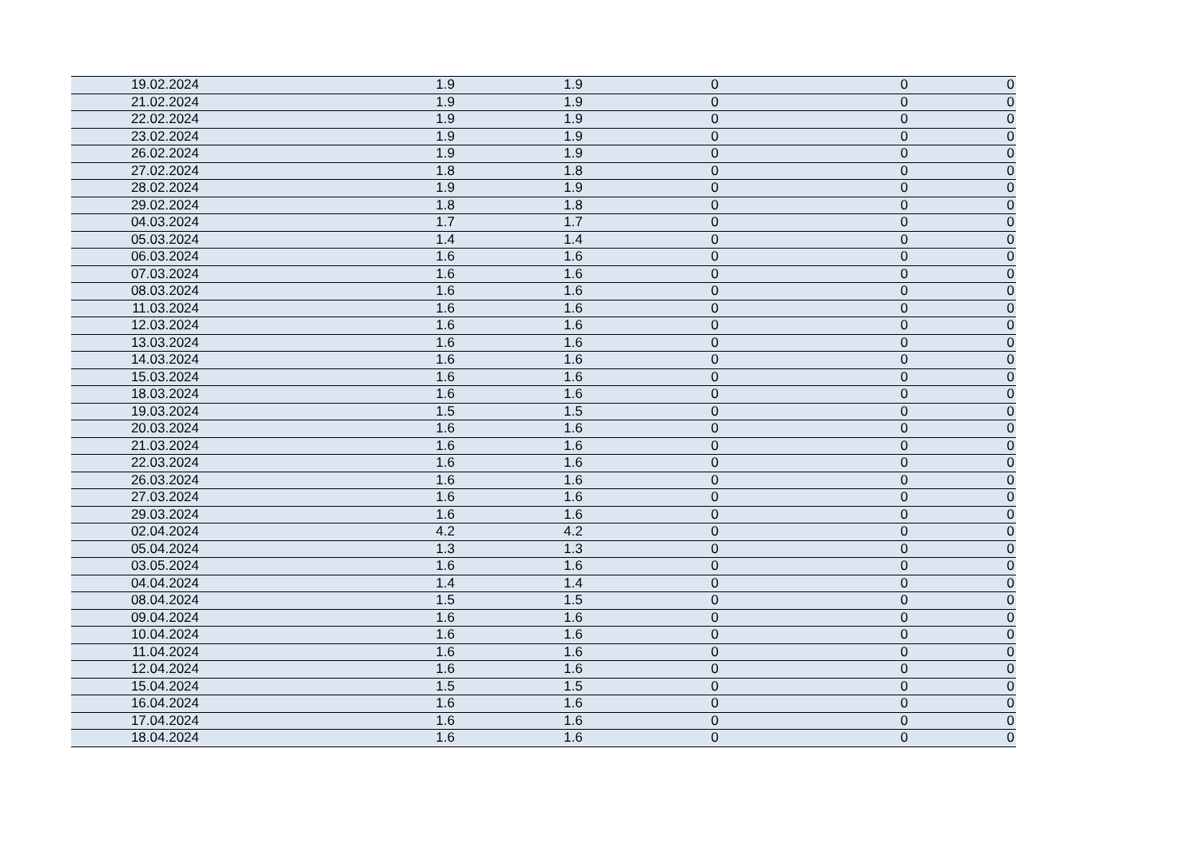| 19.02.2024 | 1.9 | 1.9 | 0 | 0 | 0 |
| 21.02.2024 | 1.9 | 1.9 | 0 | 0 | 0 |
| 22.02.2024 | 1.9 | 1.9 | 0 | 0 | 0 |
| 23.02.2024 | 1.9 | 1.9 | 0 | 0 | 0 |
| 26.02.2024 | 1.9 | 1.9 | 0 | 0 | 0 |
| 27.02.2024 | 1.8 | 1.8 | 0 | 0 | 0 |
| 28.02.2024 | 1.9 | 1.9 | 0 | 0 | 0 |
| 29.02.2024 | 1.8 | 1.8 | 0 | 0 | 0 |
| 04.03.2024 | 1.7 | 1.7 | 0 | 0 | 0 |
| 05.03.2024 | 1.4 | 1.4 | 0 | 0 | 0 |
| 06.03.2024 | 1.6 | 1.6 | 0 | 0 | 0 |
| 07.03.2024 | 1.6 | 1.6 | 0 | 0 | 0 |
| 08.03.2024 | 1.6 | 1.6 | 0 | 0 | 0 |
| 11.03.2024 | 1.6 | 1.6 | 0 | 0 | 0 |
| 12.03.2024 | 1.6 | 1.6 | 0 | 0 | 0 |
| 13.03.2024 | 1.6 | 1.6 | 0 | 0 | 0 |
| 14.03.2024 | 1.6 | 1.6 | 0 | 0 | 0 |
| 15.03.2024 | 1.6 | 1.6 | 0 | 0 | 0 |
| 18.03.2024 | 1.6 | 1.6 | 0 | 0 | 0 |
| 19.03.2024 | 1.5 | 1.5 | 0 | 0 | 0 |
| 20.03.2024 | 1.6 | 1.6 | 0 | 0 | 0 |
| 21.03.2024 | 1.6 | 1.6 | 0 | 0 | 0 |
| 22.03.2024 | 1.6 | 1.6 | 0 | 0 | 0 |
| 26.03.2024 | 1.6 | 1.6 | 0 | 0 | 0 |
| 27.03.2024 | 1.6 | 1.6 | 0 | 0 | 0 |
| 29.03.2024 | 1.6 | 1.6 | 0 | 0 | 0 |
| 02.04.2024 | 4.2 | 4.2 | 0 | 0 | 0 |
| 05.04.2024 | 1.3 | 1.3 | 0 | 0 | 0 |
| 03.05.2024 | 1.6 | 1.6 | 0 | 0 | 0 |
| 04.04.2024 | 1.4 | 1.4 | 0 | 0 | 0 |
| 08.04.2024 | 1.5 | 1.5 | 0 | 0 | 0 |
| 09.04.2024 | 1.6 | 1.6 | 0 | 0 | 0 |
| 10.04.2024 | 1.6 | 1.6 | 0 | 0 | 0 |
| 11.04.2024 | 1.6 | 1.6 | 0 | 0 | 0 |
| 12.04.2024 | 1.6 | 1.6 | 0 | 0 | 0 |
| 15.04.2024 | 1.5 | 1.5 | 0 | 0 | 0 |
| 16.04.2024 | 1.6 | 1.6 | 0 | 0 | 0 |
| 17.04.2024 | 1.6 | 1.6 | 0 | 0 | 0 |
| 18.04.2024 | 1.6 | 1.6 | 0 | 0 | 0 |